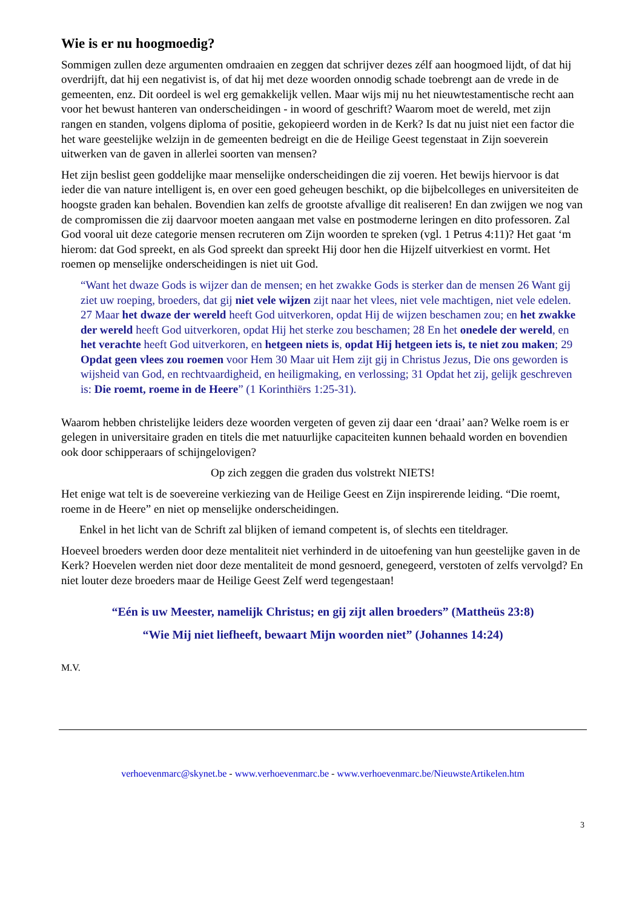Wie is er nu hoogmoedig?
Sommigen zullen deze argumenten omdraaien en zeggen dat schrijver dezes zélf aan hoogmoed lijdt, of dat hij overdrijft, dat hij een negativist is, of dat hij met deze woorden onnodig schade toebrengt aan de vrede in de gemeenten, enz. Dit oordeel is wel erg gemakkelijk vellen. Maar wijs mij nu het nieuwtestamentische recht aan voor het bewust hanteren van onderscheidingen - in woord of geschrift? Waarom moet de wereld, met zijn rangen en standen, volgens diploma of positie, gekopieerd worden in de Kerk? Is dat nu juist niet een factor die het ware geestelijke welzijn in de gemeenten bedreigt en die de Heilige Geest tegenstaat in Zijn soeverein uitwerken van de gaven in allerlei soorten van mensen?
Het zijn beslist geen goddelijke maar menselijke onderscheidingen die zij voeren. Het bewijs hiervoor is dat ieder die van nature intelligent is, en over een goed geheugen beschikt, op die bijbelcolleges en universiteiten de hoogste graden kan behalen. Bovendien kan zelfs de grootste afvallige dit realiseren! En dan zwijgen we nog van de compromissen die zij daarvoor moeten aangaan met valse en postmoderne leringen en dito professoren. Zal God vooral uit deze categorie mensen recruteren om Zijn woorden te spreken (vgl. 1 Petrus 4:11)? Het gaat ‘m hierom: dat God spreekt, en als God spreekt dan spreekt Hij door hen die Hijzelf uitverkiest en vormt. Het roemen op menselijke onderscheidingen is niet uit God.
“Want het dwaze Gods is wijzer dan de mensen; en het zwakke Gods is sterker dan de mensen 26 Want gij ziet uw roeping, broeders, dat gij niet vele wijzen zijt naar het vlees, niet vele machtigen, niet vele edelen. 27 Maar het dwaze der wereld heeft God uitverkoren, opdat Hij de wijzen beschamen zou; en het zwakke der wereld heeft God uitverkoren, opdat Hij het sterke zou beschamen; 28 En het onedele der wereld, en het verachte heeft God uitverkoren, en hetgeen niets is, opdat Hij hetgeen iets is, te niet zou maken; 29 Opdat geen vlees zou roemen voor Hem 30 Maar uit Hem zijt gij in Christus Jezus, Die ons geworden is wijsheid van God, en rechtvaardigheid, en heiligmaking, en verlossing; 31 Opdat het zij, gelijk geschreven is: Die roemt, roeme in de Heere” (1 Korinthiërs 1:25-31).
Waarom hebben christelijke leiders deze woorden vergeten of geven zij daar een ‘draai’ aan? Welke roem is er gelegen in universitaire graden en titels die met natuurlijke capaciteiten kunnen behaald worden en bovendien ook door schipperaars of schijngelovigen?
Op zich zeggen die graden dus volstrekt NIETS!
Het enige wat telt is de soevereine verkiezing van de Heilige Geest en Zijn inspirerende leiding. “Die roemt, roeme in de Heere” en niet op menselijke onderscheidingen.
Enkel in het licht van de Schrift zal blijken of iemand competent is, of slechts een titeldrager.
Hoeveel broeders werden door deze mentaliteit niet verhinderd in de uitoefening van hun geestelijke gaven in de Kerk? Hoevelen werden niet door deze mentaliteit de mond gesnoerd, genegeerd, verstoten of zelfs vervolgd? En niet louter deze broeders maar de Heilige Geest Zelf werd tegengestaan!
“Eén is uw Meester, namelijk Christus; en gij zijt allen broeders” (Mattheüs 23:8)
“Wie Mij niet liefheeft, bewaart Mijn woorden niet” (Johannes 14:24)
M.V.
verhoevenmarc@skynet.be - www.verhoevenmarc.be - www.verhoevenmarc.be/NieuwsteArtikelen.htm
3